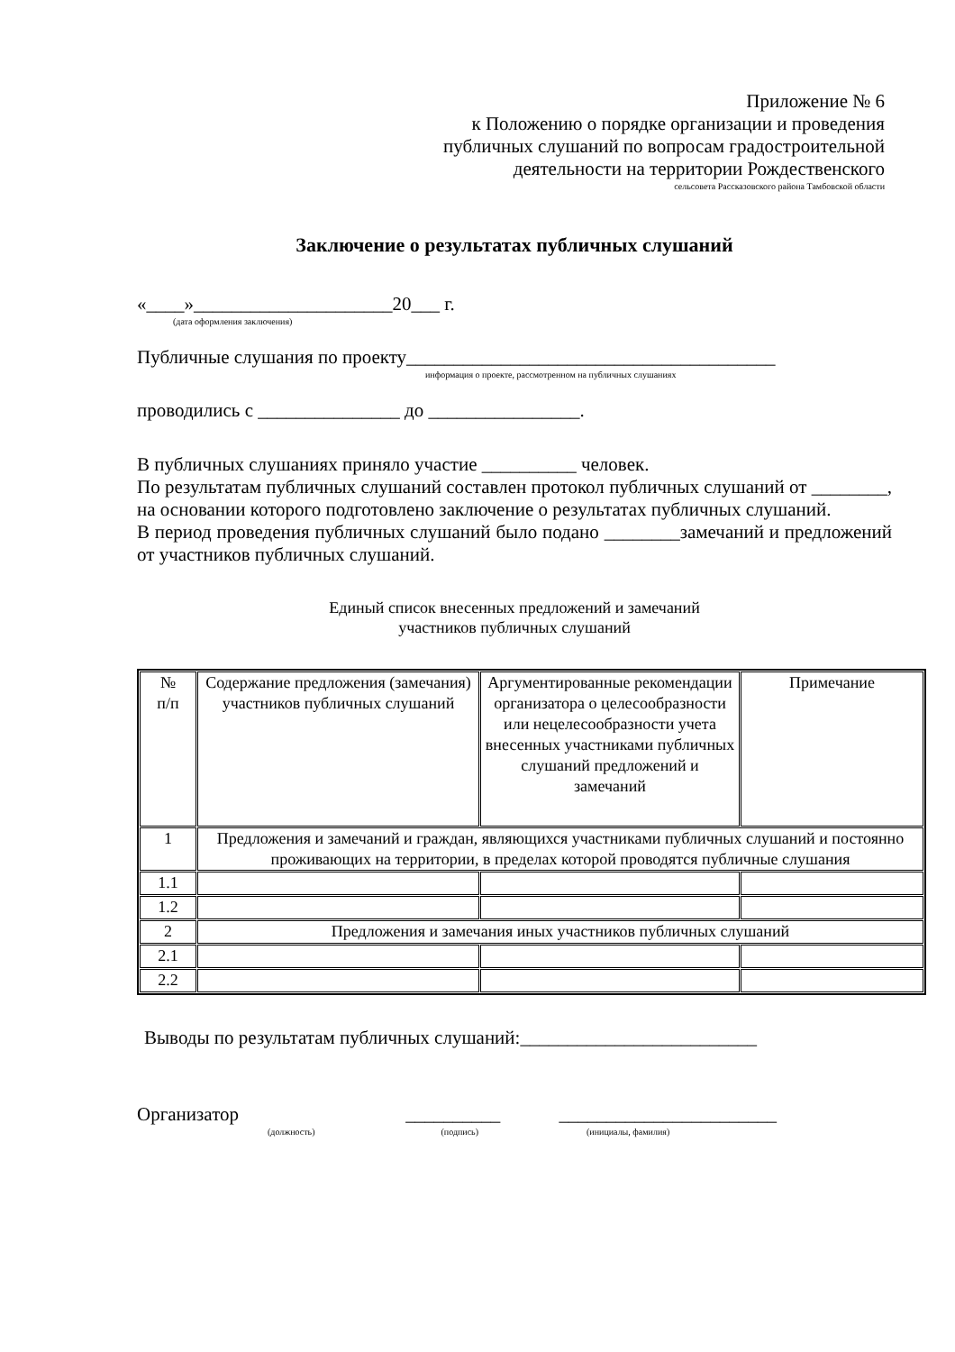Приложение № 6
к Положению о порядке организации и проведения
публичных слушаний по вопросам градостроительной
деятельности на территории Рождественского
сельсовета Рассказовского района Тамбовской области
Заключение о результатах публичных слушаний
«____»_____________________20___ г.
(дата оформления заключения)
Публичные слушания по проекту_______________________________________
информация о проекте, рассмотренном на публичных слушаниях
проводились с _______________ до ________________.
В публичных слушаниях приняло участие __________ человек.
По результатам публичных слушаний составлен протокол публичных слушаний от ________, на основании которого подготовлено заключение о результатах публичных слушаний.
В период проведения публичных слушаний было подано ________замечаний и предложений от участников публичных слушаний.
Единый список внесенных предложений и замечаний
участников публичных слушаний
| № п/п | Содержание предложения (замечания) участников публичных слушаний | Аргументированные рекомендации организатора о целесообразности или нецелесообразности учета внесенных участниками публичных слушаний предложений и замечаний | Примечание |
| 1 | Предложения и замечаний и граждан, являющихся участниками публичных слушаний и постоянно проживающих на территории, в пределах которой проводятся публичные слушания | | |
| 1.1 | | | |
| 1.2 | | | |
| 2 | Предложения и замечания иных участников публичных слушаний | | |
| 2.1 | | | |
| 2.2 | | | |
Выводы по результатам публичных слушаний:_________________________
Организатор __________ _______________________
(должность) (подпись) (инициалы, фамилия)